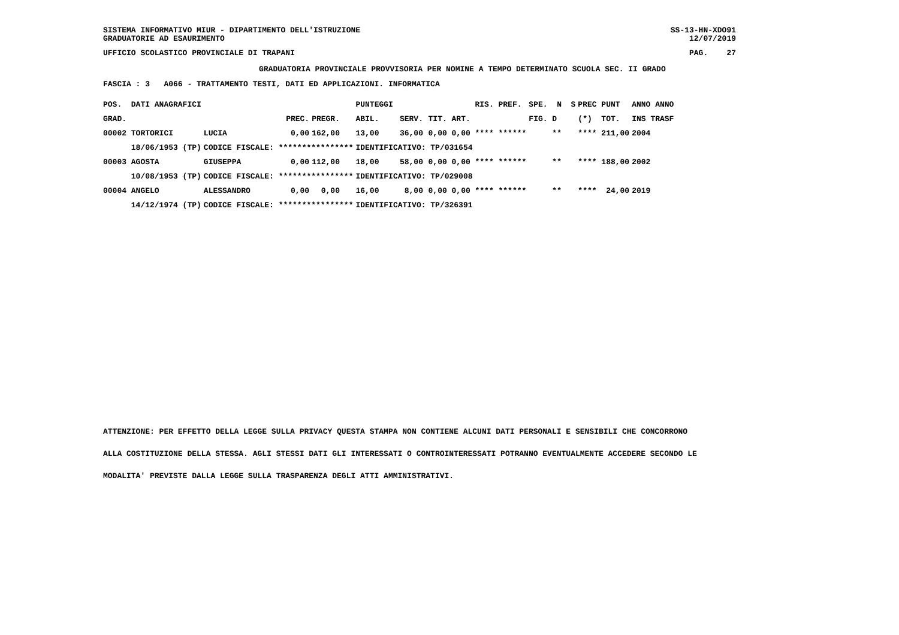SISTEMA INFORMATIVO MIUR - DIPARTIMENTO DELL'ISTRUZIONE SS-13-HN-XDO91
GRADUATORIE AD ESAURIMENTO 12/07/2019
UFFICIO SCOLASTICO PROVINCIALE DI TRAPANI PAG. 27
GRADUATORIA PROVINCIALE PROVVISORIA PER NOMINE A TEMPO DETERMINATO SCUOLA SEC. II GRADO
FASCIA : 3 A066 - TRATTAMENTO TESTI, DATI ED APPLICAZIONI. INFORMATICA
| POS. DATI ANAGRAFICI | | | | PUNTEGGI | | | | RIS. PREF. | SPE. N S | PREC PUNT | ANNO ANNO |
| --- | --- | --- | --- | --- | --- | --- | --- | --- | --- | --- | --- |
| GRAD. | | PREC. | PREGR. | ABIL. | SERV. | TIT. | ART. | | FIG. D | (*) TOT. | INS TRASF |
| 00002 TORTORICI | LUCIA | 0,00 | 162,00 | 13,00 | 36,00 | 0,00 | 0,00 | **** ****** | ** | **** 211,00 | 2004 |
| 18/06/1953 (TP) | CODICE FISCALE: **************** | | | IDENTIFICATIVO: TP/031654 | | | | | | | |
| 00003 AGOSTA | GIUSEPPA | 0,00 | 112,00 | 18,00 | 58,00 | 0,00 | 0,00 | **** ****** | ** | **** 188,00 | 2002 |
| 10/08/1953 (TP) | CODICE FISCALE: **************** | | | IDENTIFICATIVO: TP/029008 | | | | | | | |
| 00004 ANGELO | ALESSANDRO | 0,00 | 0,00 | 16,00 | 8,00 | 0,00 | 0,00 | **** ****** | ** | **** 24,00 | 2019 |
| 14/12/1974 (TP) | CODICE FISCALE: **************** | | | IDENTIFICATIVO: TP/326391 | | | | | | | |
ATTENZIONE: PER EFFETTO DELLA LEGGE SULLA PRIVACY QUESTA STAMPA NON CONTIENE ALCUNI DATI PERSONALI E SENSIBILI CHE CONCORRONO
ALLA COSTITUZIONE DELLA STESSA. AGLI STESSI DATI GLI INTERESSATI O CONTROINTERESSATI POTRANNO EVENTUALMENTE ACCEDERE SECONDO LE
MODALITA' PREVISTE DALLA LEGGE SULLA TRASPARENZA DEGLI ATTI AMMINISTRATIVI.